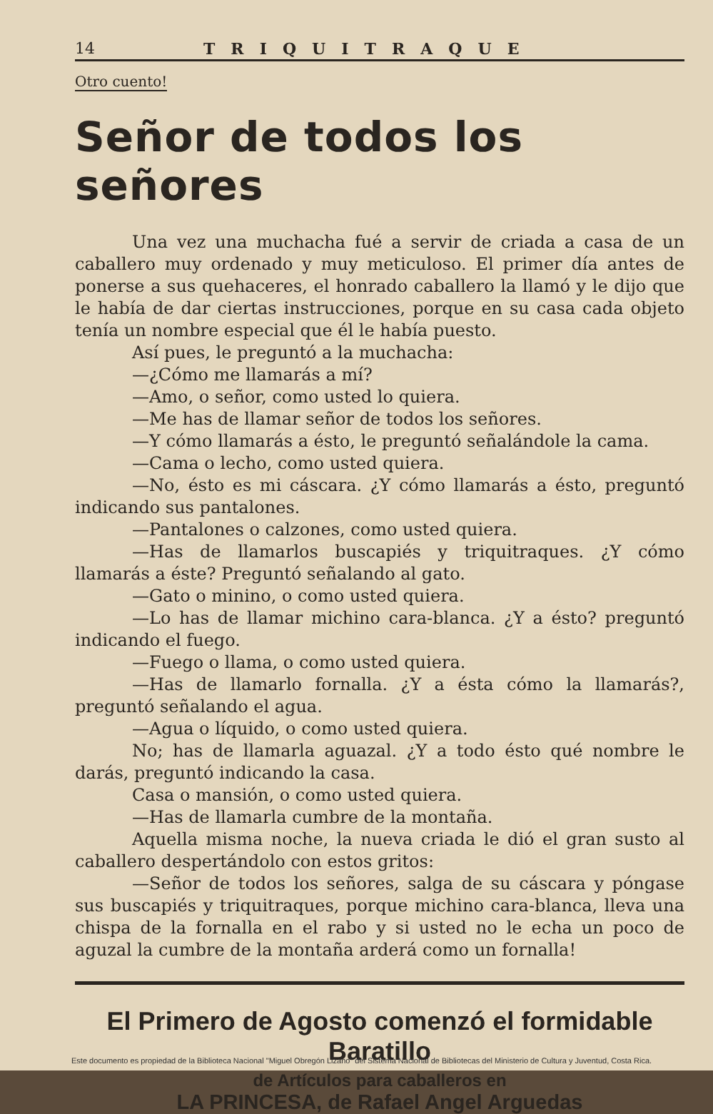14 TRIQUITRAQUE
Otro cuento!
Señor de todos los señores
Una vez una muchacha fué a servir de criada a casa de un caballero muy ordenado y muy meticuloso. El primer día antes de ponerse a sus quehaceres, el honrado caballero la llamó y le dijo que le había de dar ciertas instrucciones, porque en su casa cada objeto tenía un nombre especial que él le había puesto.
Así pues, le preguntó a la muchacha:
—¿Cómo me llamarás a mí?
—Amo, o señor, como usted lo quiera.
—Me has de llamar señor de todos los señores.
—Y cómo llamarás a ésto, le preguntó señalándole la cama.
—Cama o lecho, como usted quiera.
—No, ésto es mi cáscara. ¿Y cómo llamarás a ésto, preguntó indicando sus pantalones.
—Pantalones o calzones, como usted quiera.
—Has de llamarlos buscapiés y triquitraques. ¿Y cómo llamarás a éste? Preguntó señalando al gato.
—Gato o minino, o como usted quiera.
—Lo has de llamar michino cara-blanca. ¿Y a ésto? preguntó indicando el fuego.
—Fuego o llama, o como usted quiera.
—Has de llamarlo fornalla. ¿Y a ésta cómo la llamarás?, preguntó señalando el agua.
—Agua o líquido, o como usted quiera.
No; has de llamarla aguazal. ¿Y a todo ésto qué nombre le darás, preguntó indicando la casa.
Casa o mansión, o como usted quiera.
—Has de llamarla cumbre de la montaña.
Aquella misma noche, la nueva criada le dió el gran susto al caballero despertándolo con estos gritos:
—Señor de todos los señores, salga de su cáscara y póngase sus buscapiés y triquitraques, porque michino cara-blanca, lleva una chispa de la fornalla en el rabo y si usted no le echa un poco de aguzal la cumbre de la montaña arderá como un fornalla!
El Primero de Agosto comenzó el formidable Baratillo
de Artículos para caballeros en
LA PRINCESA, de Rafael Angel Arguedas
Este documento es propiedad de la Biblioteca Nacional "Miguel Obregón Lizano" del Sistema Nacional de Bibliotecas del Ministerio de Cultura y Juventud, Costa Rica.